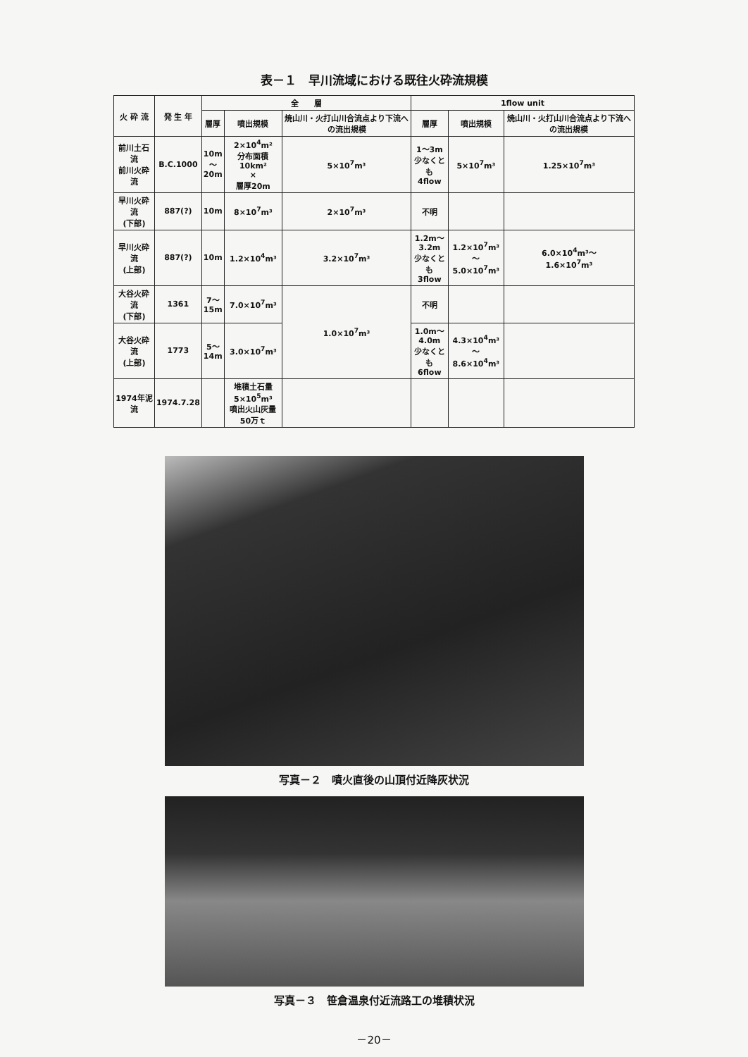表－１　早川流域における既往火砕流規模
| 火 砕 流 | 発 生 年 | 全 層 | | | 1flow unit | | |
| --- | --- | --- | --- | --- | --- | --- | --- |
| | | 層厚 | 噴出規模 | 焼山川・火打山川合流点より下流への流出規模 | 層厚 | 噴出規模 | 焼山川・火打山川合流点より下流への流出規模 |
| 前川土石流 前川火砕流 | B.C.1000 | 10m ～ 20m | 2×10<sup>4</sup>m² 分布面積10km² × 層厚20m | 5×10<sup>7</sup>m³ | 1～3m 少なくとも 4flow | 5×10<sup>7</sup>m³ | 1.25×10<sup>7</sup>m³ |
| 早川火砕流 (下部) | 887(?) | 10m | 8×10<sup>7</sup>m³ | 2×10<sup>7</sup>m³ | 不明 | | |
| 早川火砕流 (上部) | 887(?) | 10m | 1.2×10<sup>4</sup>m³ | 3.2×10<sup>7</sup>m³ | 1.2m～ 3.2m 少なくとも 3flow | 1.2×10<sup>7</sup>m³～ 5.0×10<sup>7</sup>m³ | 6.0×10<sup>4</sup>m³～ 1.6×10<sup>7</sup>m³ |
| 大谷火砕流 (下部) | 1361 | 7～ 15m | 7.0×10<sup>7</sup>m³ | 1.0×10<sup>7</sup>m³ | 不明 | | |
| 大谷火砕流 (上部) | 1773 | 5～ 14m | 3.0×10<sup>7</sup>m³ | | 1.0m～ 4.0m 少なくとも 6flow | 4.3×10<sup>4</sup>m³～ 8.6×10<sup>4</sup>m³ | |
| 1974年泥流 | 1974.7.28 | | 堆積土石量 5×10<sup>5</sup>m³ 噴出火山灰量 50万ｔ | | | | |
写真－２　噴火直後の山頂付近降灰状況
写真－３　笹倉温泉付近流路工の堆積状況
－20－